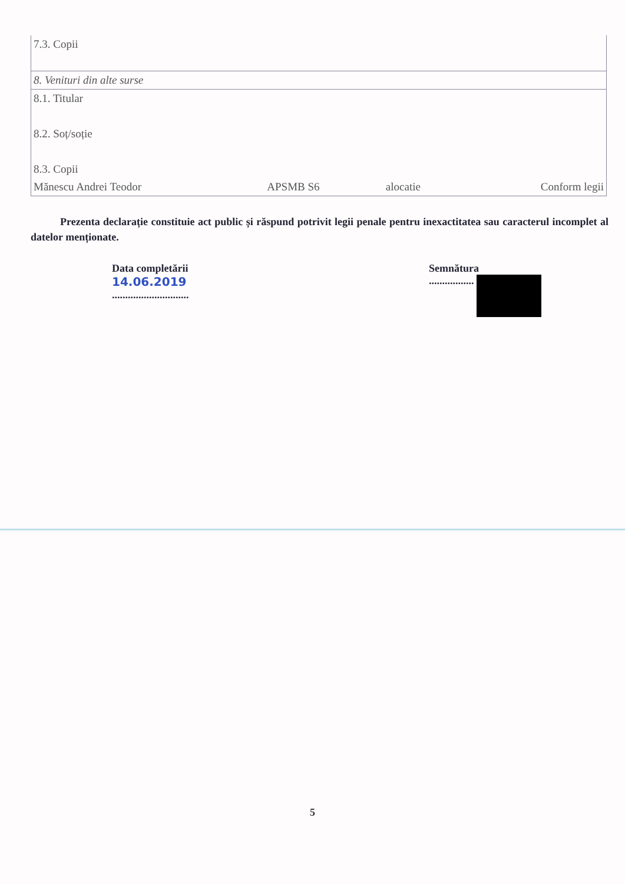| 7.3. Copii | | | |
| 8. Venituri din alte surse | | | |
| 8.1. Titular | | | |
| 8.2. Soț/soție | | | |
| 8.3. Copii | | | |
| Mănescu Andrei Teodor | APSMB S6 | alocatie | Conform legii |
Prezenta declarație constituie act public și răspund potrivit legii penale pentru inexactitatea sau caracterul incomplet al datelor menționate.
Data completării
14.06.2019
.............................
Semnătura
.................
5